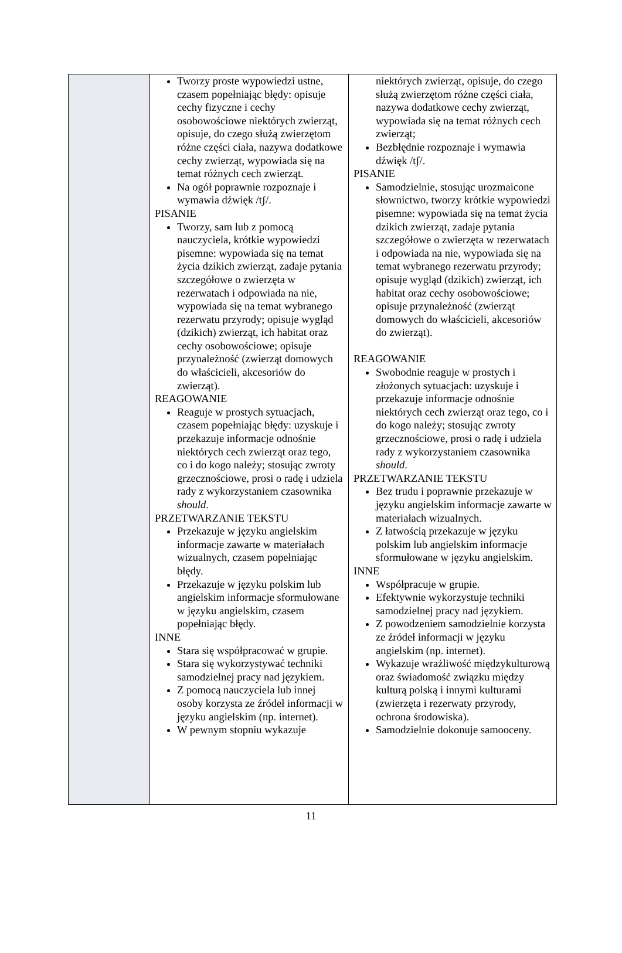| | Tworzy proste wypowiedzi ustne, czasem popełniając błędy: opisuje cechy fizyczne i cechy osobowościowe niektórych zwierząt, opisuje, do czego służą zwierzętom różne części ciała, nazywa dodatkowe cechy zwierząt, wypowiada się na temat różnych cech zwierząt. Na ogół poprawnie rozpoznaje i wymawia dźwięk /tʃ/. PISANIE Tworzy, sam lub z pomocą nauczyciela, krótkie wypowiedzi pisemne: wypowiada się na temat życia dzikich zwierząt, zadaje pytania szczegółowe o zwierzęta w rezerwatach i odpowiada na nie, wypowiada się na temat wybranego rezerwatu przyrody; opisuje wygląd (dzikich) zwierząt, ich habitat oraz cechy osobowościowe; opisuje przynależność (zwierząt domowych do właścicieli, akcesoriów do zwierząt). REAGOWANIE Reaguje w prostych sytuacjach, czasem popełniając błędy: uzyskuje i przekazuje informacje odnośnie niektórych cech zwierząt oraz tego, co i do kogo należy; stosując zwroty grzecznościowe, prosi o radę i udziela rady z wykorzystaniem czasownika should . PRZETWARZANIE TEKSTU Przekazuje w języku angielskim informacje zawarte w materiałach wizualnych, czasem popełniając błędy. Przekazuje w języku polskim lub angielskim informacje sformułowane w języku angielskim, czasem popełniając błędy. INNE Stara się współpracować w grupie. Stara się wykorzystywać techniki samodzielnej pracy nad językiem. Z pomocą nauczyciela lub innej osoby korzysta ze źródeł informacji w języku angielskim (np. internet). W pewnym stopniu wykazuje | niektórych zwierząt, opisuje, do czego służą zwierzętom różne części ciała, nazywa dodatkowe cechy zwierząt, wypowiada się na temat różnych cech zwierząt; Bezbłędnie rozpoznaje i wymawia dźwięk /tʃ/. PISANIE Samodzielnie, stosując urozmaicone słownictwo, tworzy krótkie wypowiedzi pisemne: wypowiada się na temat życia dzikich zwierząt, zadaje pytania szczegółowe o zwierzęta w rezerwatach i odpowiada na nie, wypowiada się na temat wybranego rezerwatu przyrody; opisuje wygląd (dzikich) zwierząt, ich habitat oraz cechy osobowościowe; opisuje przynależność (zwierząt domowych do właścicieli, akcesoriów do zwierząt). REAGOWANIE Swobodnie reaguje w prostych i złożonych sytuacjach: uzyskuje i przekazuje informacje odnośnie niektórych cech zwierząt oraz tego, co i do kogo należy; stosując zwroty grzecznościowe, prosi o radę i udziela rady z wykorzystaniem czasownika should . PRZETWARZANIE TEKSTU Bez trudu i poprawnie przekazuje w języku angielskim informacje zawarte w materiałach wizualnych. Z łatwością przekazuje w języku polskim lub angielskim informacje sformułowane w języku angielskim. INNE Współpracuje w grupie. Efektywnie wykorzystuje techniki samodzielnej pracy nad językiem. Z powodzeniem samodzielnie korzysta ze źródeł informacji w języku angielskim (np. internet). Wykazuje wrażliwość międzykulturową oraz świadomość związku między kulturą polską i innymi kulturami (zwierzęta i rezerwaty przyrody, ochrona środowiska). Samodzielnie dokonuje samooceny. |
11